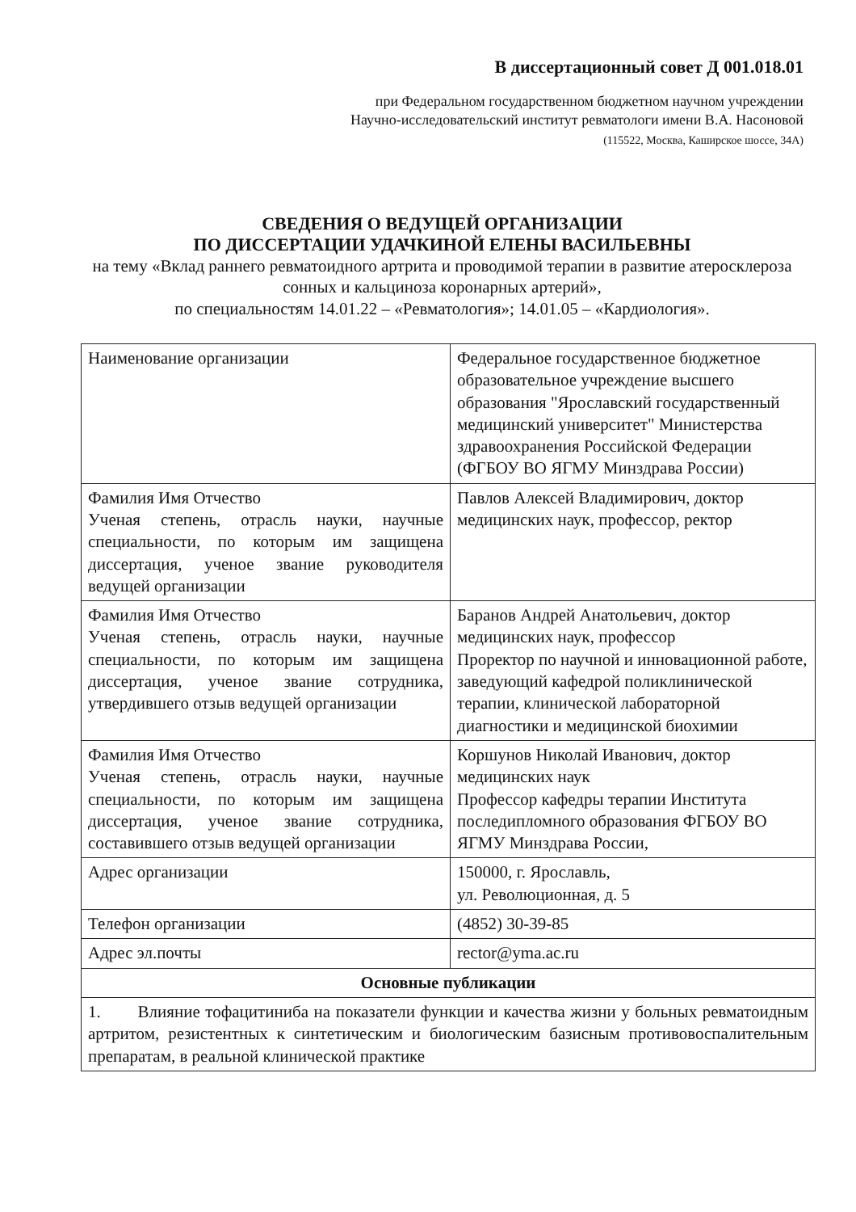В диссертационный совет Д 001.018.01
при Федеральном государственном бюджетном научном учреждении
Научно-исследовательский институт ревматологи имени В.А. Насоновой
(115522, Москва, Каширское шоссе, 34А)
СВЕДЕНИЯ О ВЕДУЩЕЙ ОРГАНИЗАЦИИ
ПО ДИССЕРТАЦИИ УДАЧКИНОЙ ЕЛЕНЫ ВАСИЛЬЕВНЫ
на тему «Вклад раннего ревматоидного артрита и проводимой терапии в развитие атеросклероза сонных и кальциноза коронарных артерий»,
по специальностям 14.01.22 – «Ревматология»; 14.01.05 – «Кардиология».
| Наименование организации | Федеральное государственное бюджетное образовательное учреждение высшего образования "Ярославский государственный медицинский университет" Министерства здравоохранения Российской Федерации (ФГБОУ ВО ЯГМУ Минздрава России) |
| Фамилия Имя Отчество Ученая степень, отрасль науки, научные специальности, по которым им защищена диссертация, ученое звание руководителя ведущей организации | Павлов Алексей Владимирович, доктор медицинских наук, профессор, ректор |
| Фамилия Имя Отчество Ученая степень, отрасль науки, научные специальности, по которым им защищена диссертация, ученое звание сотрудника, утвердившего отзыв ведущей организации | Баранов Андрей Анатольевич, доктор медицинских наук, профессор Проректор по научной и инновационной работе, заведующий кафедрой поликлинической терапии, клинической лабораторной диагностики и медицинской биохимии |
| Фамилия Имя Отчество Ученая степень, отрасль науки, научные специальности, по которым им защищена диссертация, ученое звание сотрудника, составившего отзыв ведущей организации | Коршунов Николай Иванович, доктор медицинских наук Профессор кафедры терапии Института последипломного образования ФГБОУ ВО ЯГМУ Минздрава России, |
| Адрес организации | 150000, г. Ярославль, ул. Революционная, д. 5 |
| Телефон организации | (4852) 30-39-85 |
| Адрес эл.почты | rector@yma.ac.ru |
| Основные публикации | |
| 1. Влияние тофацитиниба на показатели функции и качества жизни у больных ревматоидным артритом, резистентных к синтетическим и биологическим базисным противовоспалительным препаратам, в реальной клинической практике | |